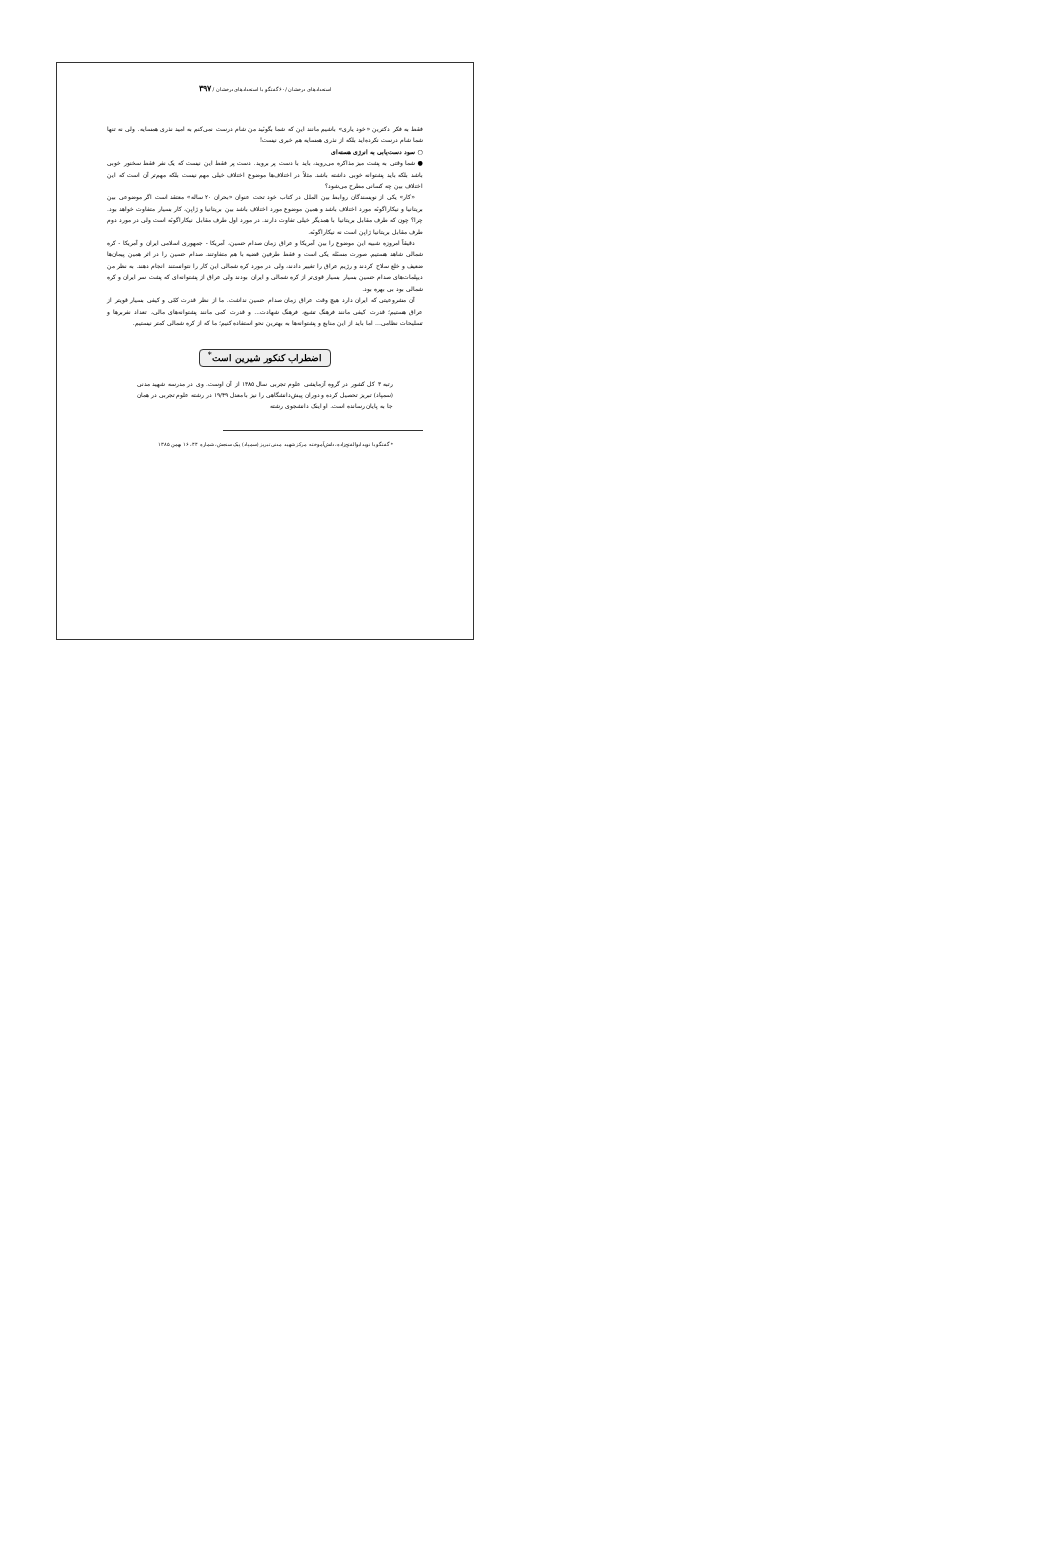استعدادهای درخشان /۶۰ گفتگو با استعدادهای درخشان / ۳۹۷
فقط به فکر دکترین «خود یاری» باشیم مانند این که شما بگوئید من شام درست نمی‌کنم به امید نذری همسایه. ولی نه تنها شما شام درست نکرده‌اید بلکه از نذری همسایه هم خبری نیست!
○ سود دست‌یابی به انرژی هسته‌ای
● شما وقتی به پشت میز مذاکره می‌روید، باید با دست پر بروید. دست پر فقط این نیست که یک نفر فقط سخنور خوبی باشد بلکه باید پشتوانه خوبی داشته باشد. مثلاً در اختلاف‌ها موضوع اختلاف خیلی مهم نیست بلکه مهم‌تر آن است که این اختلاف بین چه کسانی مطرح می‌شود؟
«کار» یکی از نویسندگان روابط بین الملل در کتاب خود تحت عنوان «بحران ۲۰ ساله» معتقد است اگر موضوعی بین بریتانیا و نیکاراگوئه مورد اختلاف باشد و همین موضوع مورد اختلاف باشد بین بریتانیا و ژاپن، کار بسیار متفاوت خواهد بود. چرا؟ چون که طرف مقابل بریتانیا با همدیگر خیلی تفاوت دارند. در مورد اول طرف مقابل نیکاراگوئه است ولی در مورد دوم طرف مقابل بریتانیا ژاپن است نه نیکاراگوئه.
دقیقاً امروزه شبیه این موضوع را بین آمریکا و عراق زمان صدام حسین، آمریکا - جمهوری اسلامی ایران و آمریکا - کره شمالی شاهد هستیم. صورت مسئله یکی است و فقط طرفین قضیه با هم متفاوتند. صدام حسین را در اثر همین پیمان‌ها ضعیف و خلع سلاح کردند و رژیم عراق را تغییر دادند، ولی در مورد کره شمالی این کار را نتوانستند انجام دهند. به نظر من دیپلمات‌های صدام حسین بسیار بسیار قوی‌تر از کره شمالی و ایران بودند ولی عراق از پشتوانه‌ای که پشت سر ایران و کره شمالی بود بی بهره بود.
آن مشروعیتی که ایران دارد هیچ وقت عراق زمان صدام حسین نداشت. ما از نظر قدرت کمّی و کیفی بسیار قویتر از عراق هستیم؛ قدرت کیفی مانند فرهنگ تشیع، فرهنگ شهادت... و قدرت کمی مانند پشتوانه‌های مالی، تعداد نفربرها و تسلیحات نظامی... اما باید از این منابع و پشتوانه‌ها به بهترین نحو استفاده کنیم؛ ما که از کره شمالی کمتر نیستیم.
اضطراب کنکور شیرین است<sup>*</sup>
رتبه ۳ کل کشور در گروه آزمایشی علوم تجربی سال ۱۳۸۵ از آن اوست. وی در مدرسه شهید مدنی (سمپاد) تبریز تحصیل کرده و دوران پیش‌دانشگاهی را نیز با معدل ۱۹/۴۹ در رشته علوم تجربی در همان جا به پایان رسانده است. او اینک دانشجوی رشته
* گفتگو با نوید ابوالفتح‌زاده، دانش‌آموخته مرکز شهید مدنی تبریز (سمپاد) پیک سنجش، شماره ۴۴، ۱۶ بهمن ۱۳۸۵